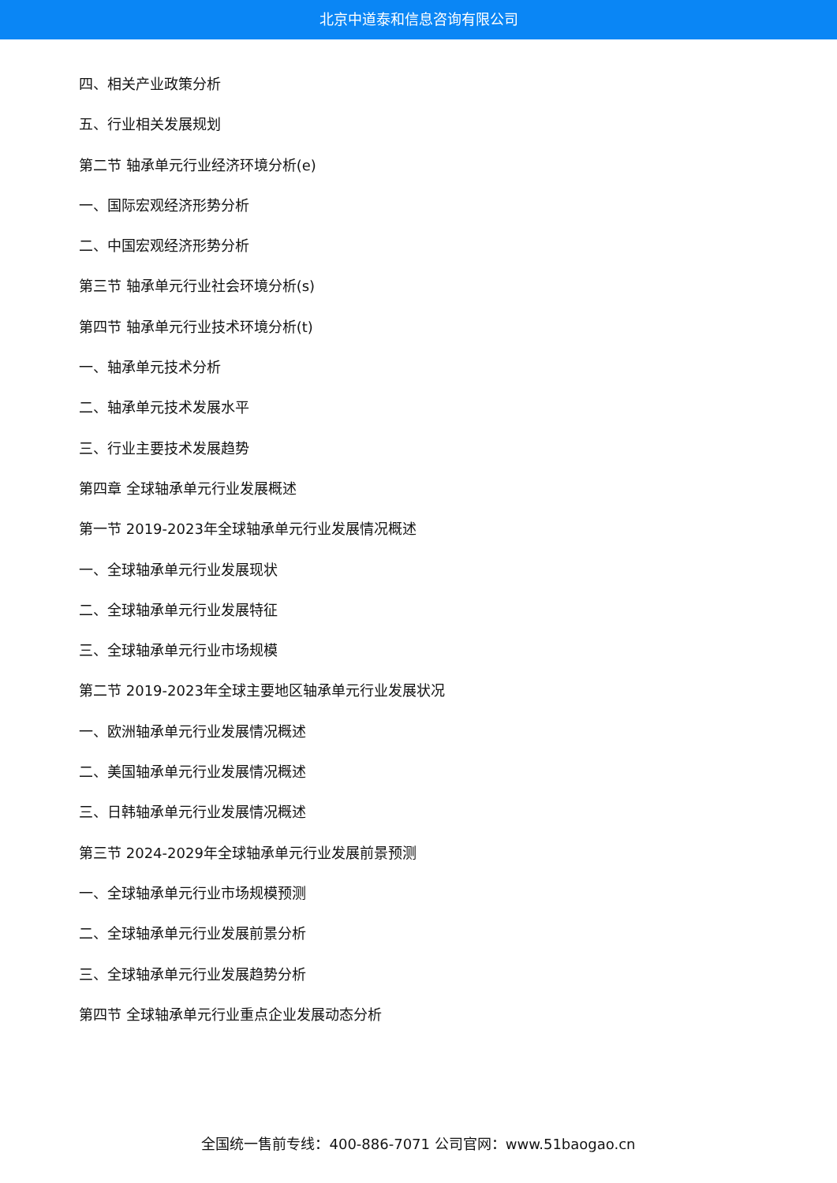北京中道泰和信息咨询有限公司
四、相关产业政策分析
五、行业相关发展规划
第二节 轴承单元行业经济环境分析(e)
一、国际宏观经济形势分析
二、中国宏观经济形势分析
第三节 轴承单元行业社会环境分析(s)
第四节 轴承单元行业技术环境分析(t)
一、轴承单元技术分析
二、轴承单元技术发展水平
三、行业主要技术发展趋势
第四章 全球轴承单元行业发展概述
第一节 2019-2023年全球轴承单元行业发展情况概述
一、全球轴承单元行业发展现状
二、全球轴承单元行业发展特征
三、全球轴承单元行业市场规模
第二节 2019-2023年全球主要地区轴承单元行业发展状况
一、欧洲轴承单元行业发展情况概述
二、美国轴承单元行业发展情况概述
三、日韩轴承单元行业发展情况概述
第三节 2024-2029年全球轴承单元行业发展前景预测
一、全球轴承单元行业市场规模预测
二、全球轴承单元行业发展前景分析
三、全球轴承单元行业发展趋势分析
第四节 全球轴承单元行业重点企业发展动态分析
全国统一售前专线：400-886-7071 公司官网：www.51baogao.cn